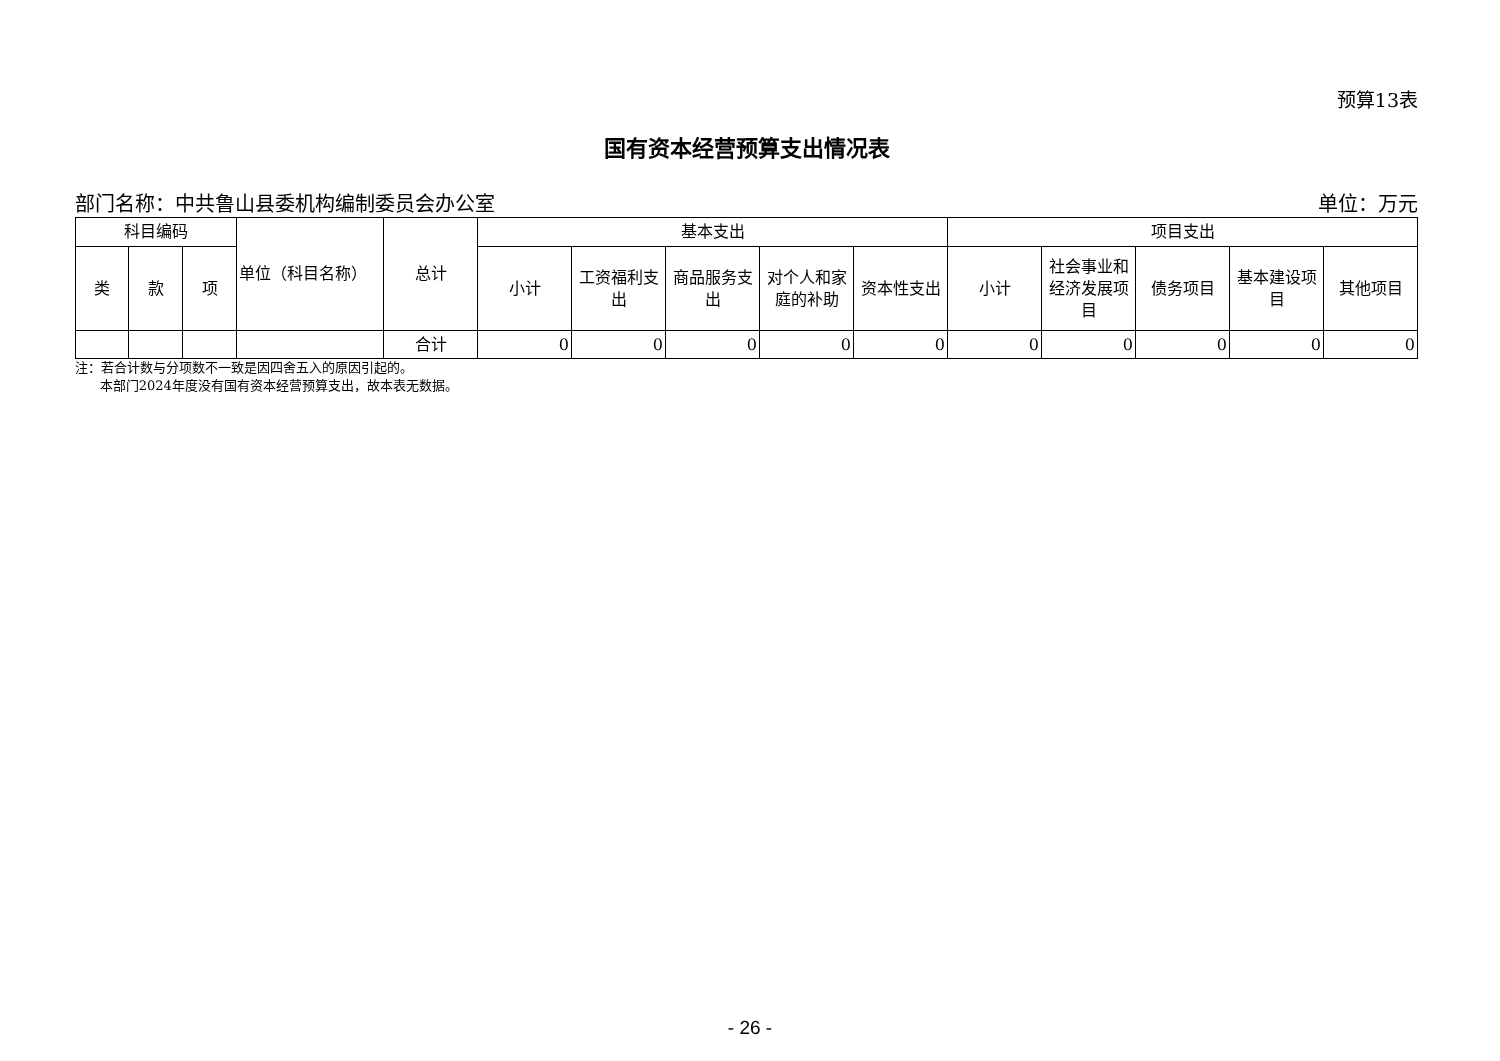预算13表
国有资本经营预算支出情况表
部门名称：中共鲁山县委机构编制委员会办公室 单位：万元
| 科目编码 | | | 单位（科目名称） | 总计 | 基本支出 | | | | | 项目支出 | | | | |
| --- | --- | --- | --- | --- | --- | --- | --- | --- | --- | --- | --- | --- | --- | --- |
| 类 | 款 | 项 | | | 小计 | 工资福利支出 | 商品服务支出 | 对个人和家庭的补助 | 资本性支出 | 小计 | 社会事业和经济发展项目 | 债务项目 | 基本建设项目 | 其他项目 |
| | | | | 合计 | 0 | 0 | 0 | 0 | 0 | 0 | 0 | 0 | 0 | 0 |
注：若合计数与分项数不一致是因四舍五入的原因引起的。
本部门2024年度没有国有资本经营预算支出，故本表无数据。
- 26 -